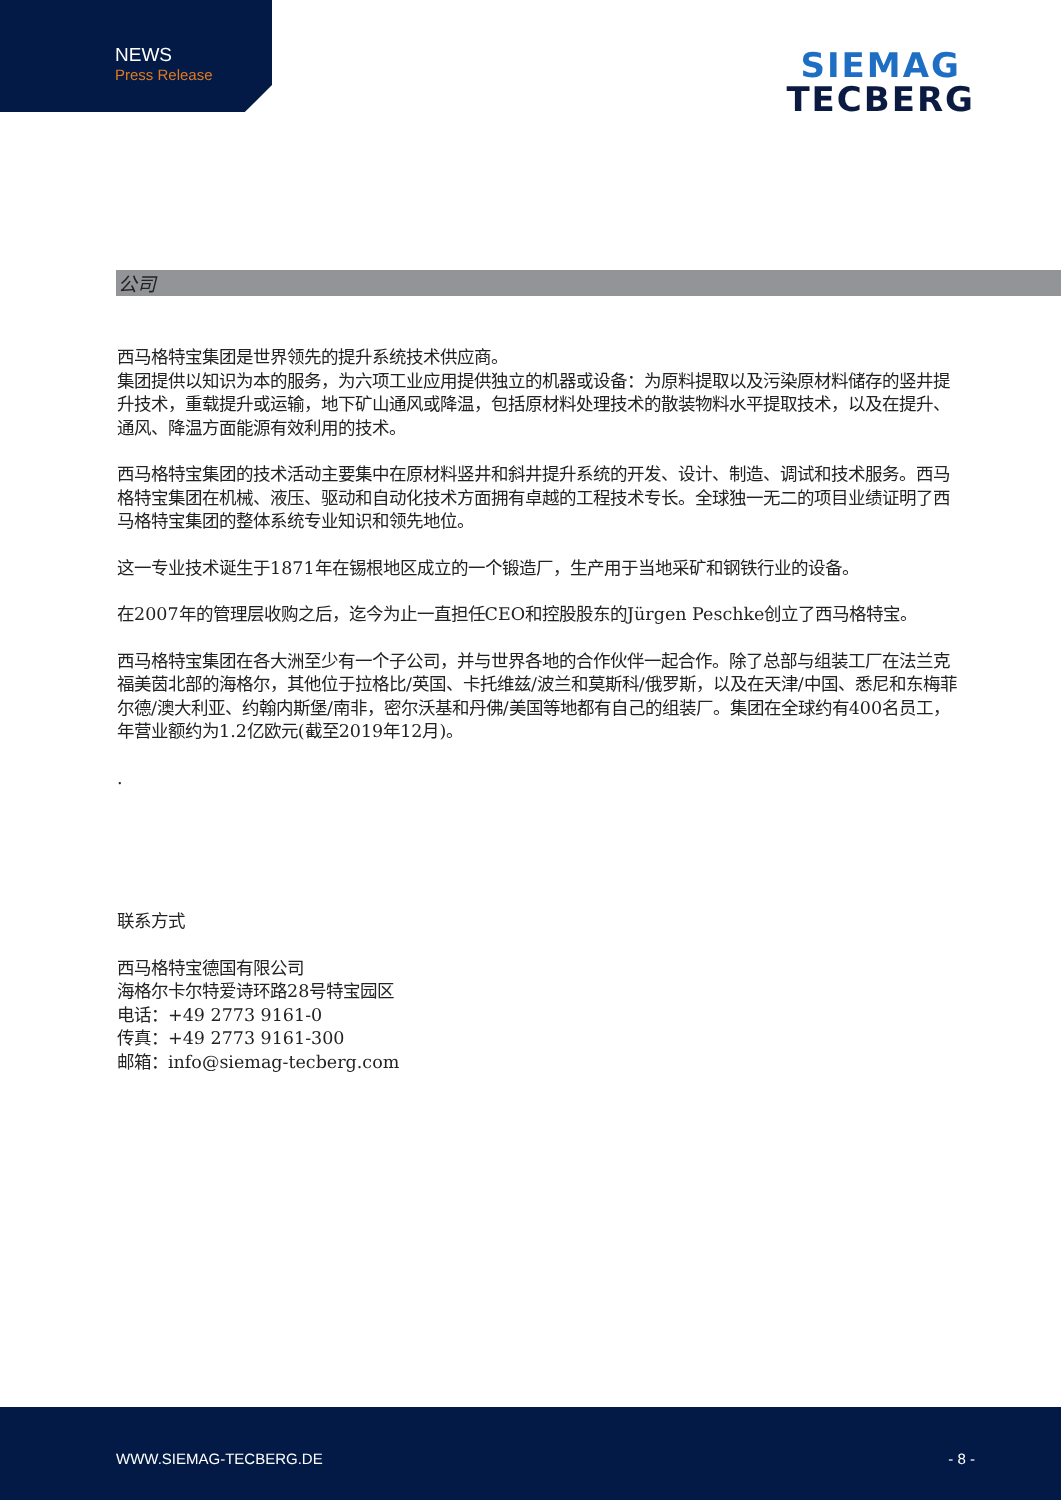NEWS
Press Release
SIEMAG
TECBERG
公司
西马格特宝集团是世界领先的提升系统技术供应商。
集团提供以知识为本的服务，为六项工业应用提供独立的机器或设备：为原料提取以及污染原材料储存的竖井提升技术，重载提升或运输，地下矿山通风或降温，包括原材料处理技术的散装物料水平提取技术，以及在提升、通风、降温方面能源有效利用的技术。
西马格特宝集团的技术活动主要集中在原材料竖井和斜井提升系统的开发、设计、制造、调试和技术服务。西马格特宝集团在机械、液压、驱动和自动化技术方面拥有卓越的工程技术专长。全球独一无二的项目业绩证明了西马格特宝集团的整体系统专业知识和领先地位。
这一专业技术诞生于1871年在锡根地区成立的一个锻造厂，生产用于当地采矿和钢铁行业的设备。
在2007年的管理层收购之后，迄今为止一直担任CEO和控股股东的Jürgen Peschke创立了西马格特宝。
西马格特宝集团在各大洲至少有一个子公司，并与世界各地的合作伙伴一起合作。除了总部与组装工厂在法兰克福美茵北部的海格尔，其他位于拉格比/英国、卡托维兹/波兰和莫斯科/俄罗斯，以及在天津/中国、悉尼和东梅菲尔德/澳大利亚、约翰内斯堡/南非，密尔沃基和丹佛/美国等地都有自己的组装厂。集团在全球约有400名员工，年营业额约为1.2亿欧元(截至2019年12月)。
.
联系方式
西马格特宝德国有限公司
海格尔卡尔特爱诗环路28号特宝园区
电话：+49 2773 9161-0
传真：+49 2773 9161-300
邮箱：info@siemag-tecberg.com
WWW.SIEMAG-TECBERG.DE - 8 -